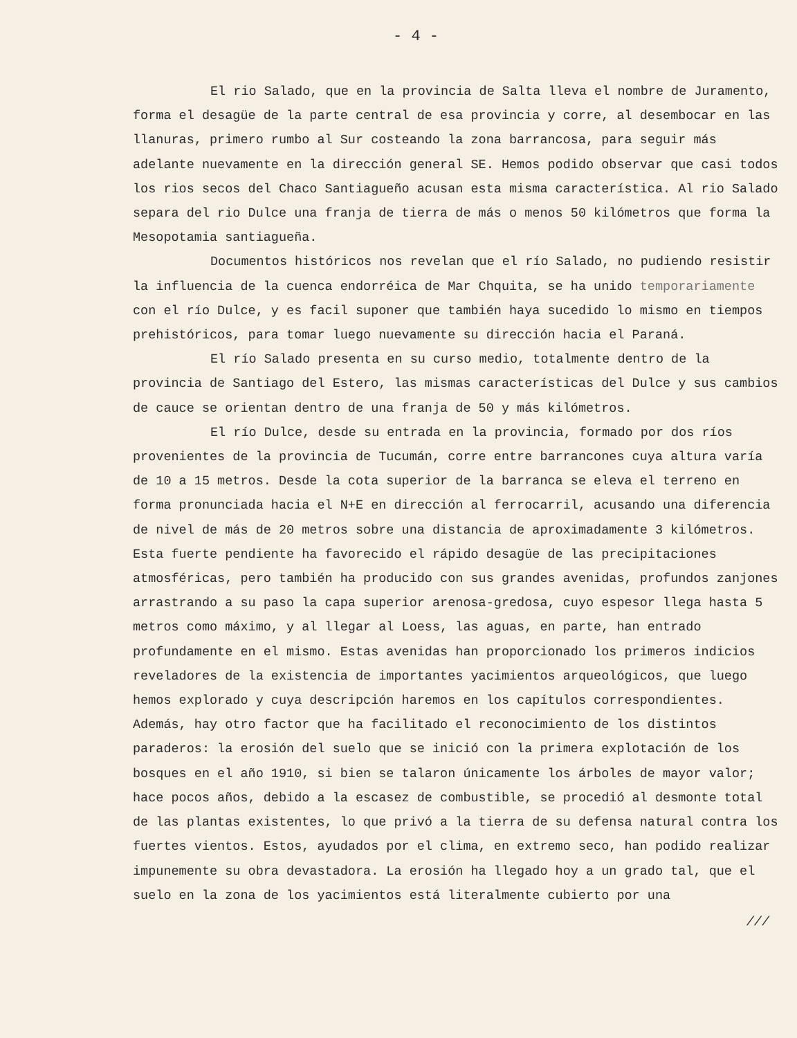- 4 -
El rio Salado, que en la provincia de Salta lleva el nombre de Juramento, forma el desagüe de la parte central de esa provincia y corre, al desembocar en las llanuras, primero rumbo al Sur costeando la zona barrancosa, para seguir más adelante nuevamente en la dirección general SE. Hemos podido observar que casi todos los rios secos del Chaco Santiagueño acusan esta misma característica. Al rio Salado separa del rio Dulce una franja de tierra de más o menos 50 kilómetros que forma la Mesopotamia santiagueña.
Documentos históricos nos revelan que el río Salado, no pudiendo resistir la influencia de la cuenca endorréica de Mar Chquita, se ha unido temporariamente con el río Dulce, y es facil suponer que también haya sucedido lo mismo en tiempos prehistóricos, para tomar luego nuevamente su dirección hacia el Paraná.
El río Salado presenta en su curso medio, totalmente dentro de la provincia de Santiago del Estero, las mismas características del Dulce y sus cambios de cauce se orientan dentro de una franja de 50 y más kilómetros.
El río Dulce, desde su entrada en la provincia, formado por dos ríos provenientes de la provincia de Tucumán, corre entre barrancones cuya altura varía de 10 a 15 metros. Desde la cota superior de la barranca se eleva el terreno en forma pronunciada hacia el N+E en dirección al ferrocarril, acusando una diferencia de nivel de más de 20 metros sobre una distancia de aproximadamente 3 kilómetros. Esta fuerte pendiente ha favorecido el rápido desagüe de las precipitaciones atmosféricas, pero también ha producido con sus grandes avenidas, profundos zanjones arrastrando a su paso la capa superior arenosa-gredosa, cuyo espesor llega hasta 5 metros como máximo, y al llegar al Loess, las aguas, en parte, han entrado profundamente en el mismo. Estas avenidas han proporcionado los primeros indicios reveladores de la existencia de importantes yacimientos arqueológicos, que luego hemos explorado y cuya descripción haremos en los capítulos correspondientes. Además, hay otro factor que ha facilitado el reconocimiento de los distintos paraderos: la erosión del suelo que se inició con la primera explotación de los bosques en el año 1910, si bien se talaron únicamente los árboles de mayor valor; hace pocos años, debido a la escasez de combustible, se procedió al desmonte total de las plantas existentes, lo que privó a la tierra de su defensa natural contra los fuertes vientos. Estos, ayudados por el clima, en extremo seco, han podido realizar impunemente su obra devastadora. La erosión ha llegado hoy a un grado tal, que el suelo en la zona de los yacimientos está literalmente cubierto por una
///